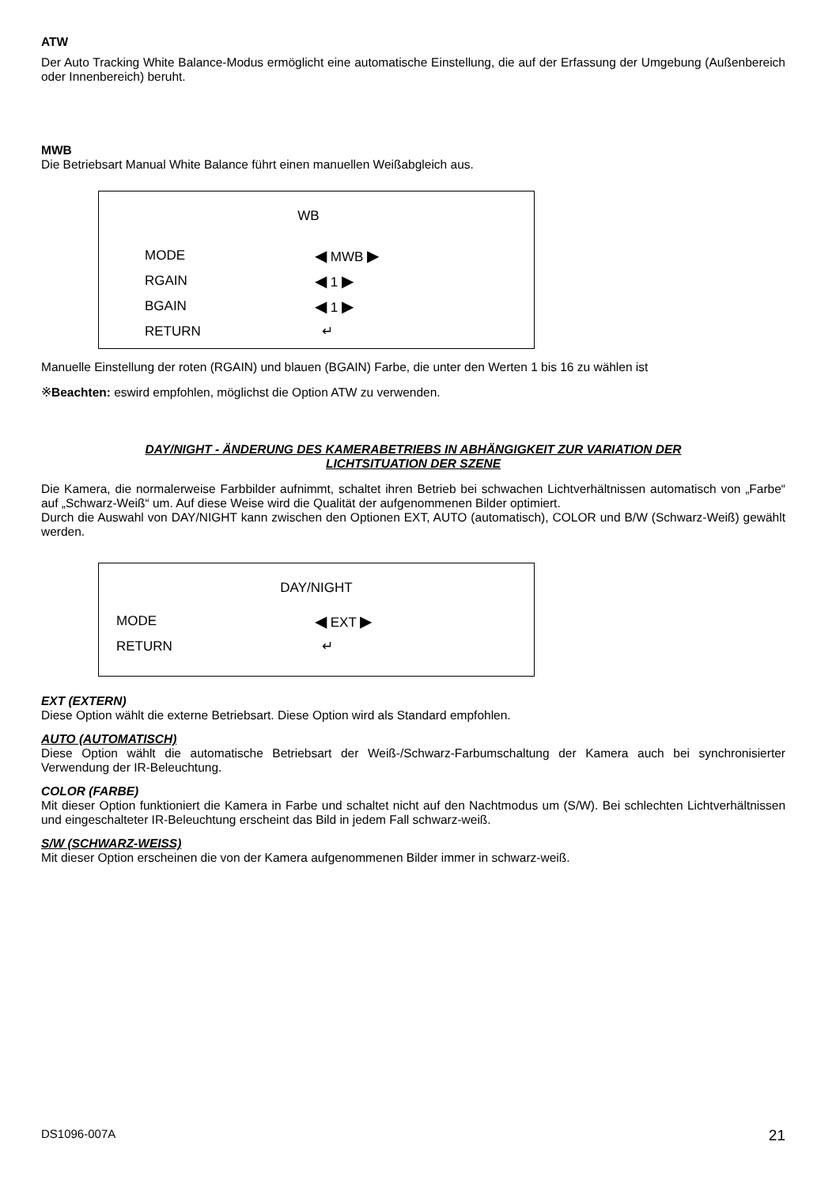ATW
Der Auto Tracking White Balance-Modus ermöglicht eine automatische Einstellung, die auf der Erfassung der Umgebung (Außenbereich oder Innenbereich) beruht.
MWB
Die Betriebsart Manual White Balance führt einen manuellen Weißabgleich aus.
WB
MODE ◀ MWB ▶
RGAIN ◀ 1 ▶
BGAIN ◀ 1 ▶
RETURN ↵
Manuelle Einstellung der roten (RGAIN) und blauen (BGAIN) Farbe, die unter den Werten 1 bis 16 zu wählen ist
※Beachten: eswird empfohlen, möglichst die Option ATW zu verwenden.
DAY/NIGHT - ÄNDERUNG DES KAMERABETRIEBS IN ABHÄNGIGKEIT ZUR VARIATION DER
LICHTSITUATION DER SZENE
Die Kamera, die normalerweise Farbbilder aufnimmt, schaltet ihren Betrieb bei schwachen Lichtverhältnissen automatisch von „Farbe“ auf „Schwarz-Weiß“ um. Auf diese Weise wird die Qualität der aufgenommenen Bilder optimiert.
Durch die Auswahl von DAY/NIGHT kann zwischen den Optionen EXT, AUTO (automatisch), COLOR und B/W (Schwarz-Weiß) gewählt werden.
DAY/NIGHT
MODE ◀ EXT ▶
RETURN ↵
EXT (EXTERN)
Diese Option wählt die externe Betriebsart. Diese Option wird als Standard empfohlen.
AUTO (AUTOMATISCH)
Diese Option wählt die automatische Betriebsart der Weiß-/Schwarz-Farbumschaltung der Kamera auch bei synchronisierter Verwendung der IR-Beleuchtung.
COLOR (FARBE)
Mit dieser Option funktioniert die Kamera in Farbe und schaltet nicht auf den Nachtmodus um (S/W). Bei schlechten Lichtverhältnissen und eingeschalteter IR-Beleuchtung erscheint das Bild in jedem Fall schwarz-weiß.
S/W (SCHWARZ-WEISS)
Mit dieser Option erscheinen die von der Kamera aufgenommenen Bilder immer in schwarz-weiß.
DS1096-007A 21